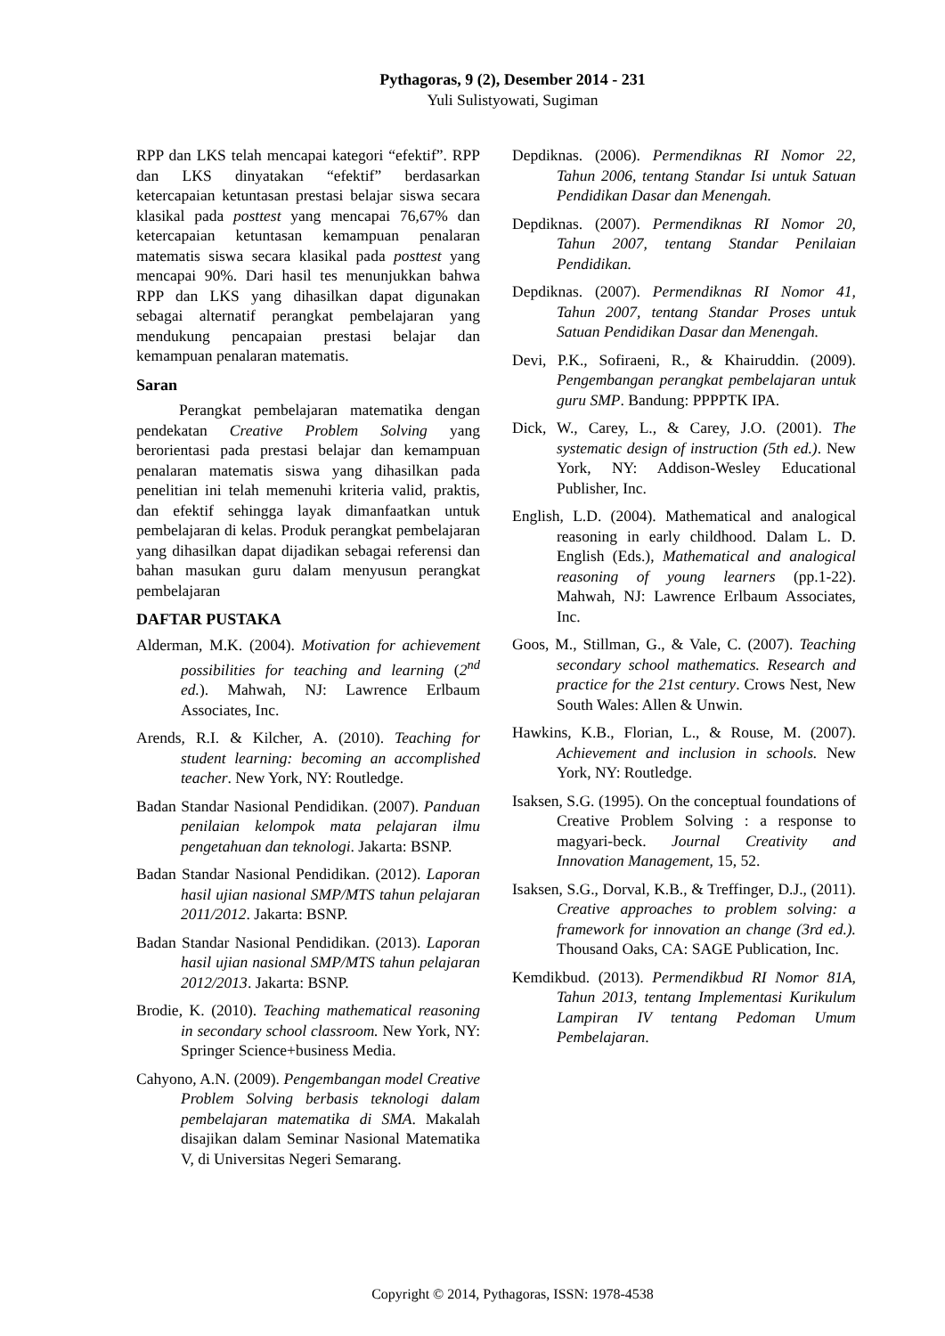Pythagoras, 9 (2), Desember 2014 - 231
Yuli Sulistyowati, Sugiman
RPP dan LKS telah mencapai kategori “efektif”. RPP dan LKS dinyatakan “efektif” berdasarkan ketercapaian ketuntasan prestasi belajar siswa secara klasikal pada posttest yang mencapai 76,67% dan ketercapaian ketuntasan kemampuan penalaran matematis siswa secara klasikal pada posttest yang mencapai 90%. Dari hasil tes menunjukkan bahwa RPP dan LKS yang dihasilkan dapat digunakan sebagai alternatif perangkat pembelajaran yang mendukung pencapaian prestasi belajar dan kemampuan penalaran matematis.
Saran
Perangkat pembelajaran matematika dengan pendekatan Creative Problem Solving yang berorientasi pada prestasi belajar dan kemampuan penalaran matematis siswa yang dihasilkan pada penelitian ini telah memenuhi kriteria valid, praktis, dan efektif sehingga layak dimanfaatkan untuk pembelajaran di kelas. Produk perangkat pembelajaran yang dihasilkan dapat dijadikan sebagai referensi dan bahan masukan guru dalam menyusun perangkat pembelajaran
DAFTAR PUSTAKA
Alderman, M.K. (2004). Motivation for achievement possibilities for teaching and learning (2<sup>nd</sup> ed.). Mahwah, NJ: Lawrence Erlbaum Associates, Inc.
Arends, R.I. & Kilcher, A. (2010). Teaching for student learning: becoming an accomplished teacher. New York, NY: Routledge.
Badan Standar Nasional Pendidikan. (2007). Panduan penilaian kelompok mata pelajaran ilmu pengetahuan dan teknologi. Jakarta: BSNP.
Badan Standar Nasional Pendidikan. (2012). Laporan hasil ujian nasional SMP/MTS tahun pelajaran 2011/2012. Jakarta: BSNP.
Badan Standar Nasional Pendidikan. (2013). Laporan hasil ujian nasional SMP/MTS tahun pelajaran 2012/2013. Jakarta: BSNP.
Brodie, K. (2010). Teaching mathematical reasoning in secondary school classroom. New York, NY: Springer Science+business Media.
Cahyono, A.N. (2009). Pengembangan model Creative Problem Solving berbasis teknologi dalam pembelajaran matematika di SMA. Makalah disajikan dalam Seminar Nasional Matematika V, di Universitas Negeri Semarang.
Depdiknas. (2006). Permendiknas RI Nomor 22, Tahun 2006, tentang Standar Isi untuk Satuan Pendidikan Dasar dan Menengah.
Depdiknas. (2007). Permendiknas RI Nomor 20, Tahun 2007, tentang Standar Penilaian Pendidikan.
Depdiknas. (2007). Permendiknas RI Nomor 41, Tahun 2007, tentang Standar Proses untuk Satuan Pendidikan Dasar dan Menengah.
Devi, P.K., Sofiraeni, R., & Khairuddin. (2009). Pengembangan perangkat pembelajaran untuk guru SMP. Bandung: PPPPTK IPA.
Dick, W., Carey, L., & Carey, J.O. (2001). The systematic design of instruction (5th ed.). New York, NY: Addison-Wesley Educational Publisher, Inc.
English, L.D. (2004). Mathematical and analogical reasoning in early childhood. Dalam L. D. English (Eds.), Mathematical and analogical reasoning of young learners (pp.1-22). Mahwah, NJ: Lawrence Erlbaum Associates, Inc.
Goos, M., Stillman, G., & Vale, C. (2007). Teaching secondary school mathematics. Research and practice for the 21st century. Crows Nest, New South Wales: Allen & Unwin.
Hawkins, K.B., Florian, L., & Rouse, M. (2007). Achievement and inclusion in schools. New York, NY: Routledge.
Isaksen, S.G. (1995). On the conceptual foundations of Creative Problem Solving : a response to magyari-beck. Journal Creativity and Innovation Management, 15, 52.
Isaksen, S.G., Dorval, K.B., & Treffinger, D.J., (2011). Creative approaches to problem solving: a framework for innovation an change (3rd ed.). Thousand Oaks, CA: SAGE Publication, Inc.
Kemdikbud. (2013). Permendikbud RI Nomor 81A, Tahun 2013, tentang Implementasi Kurikulum Lampiran IV tentang Pedoman Umum Pembelajaran.
Copyright © 2014, Pythagoras, ISSN: 1978-4538